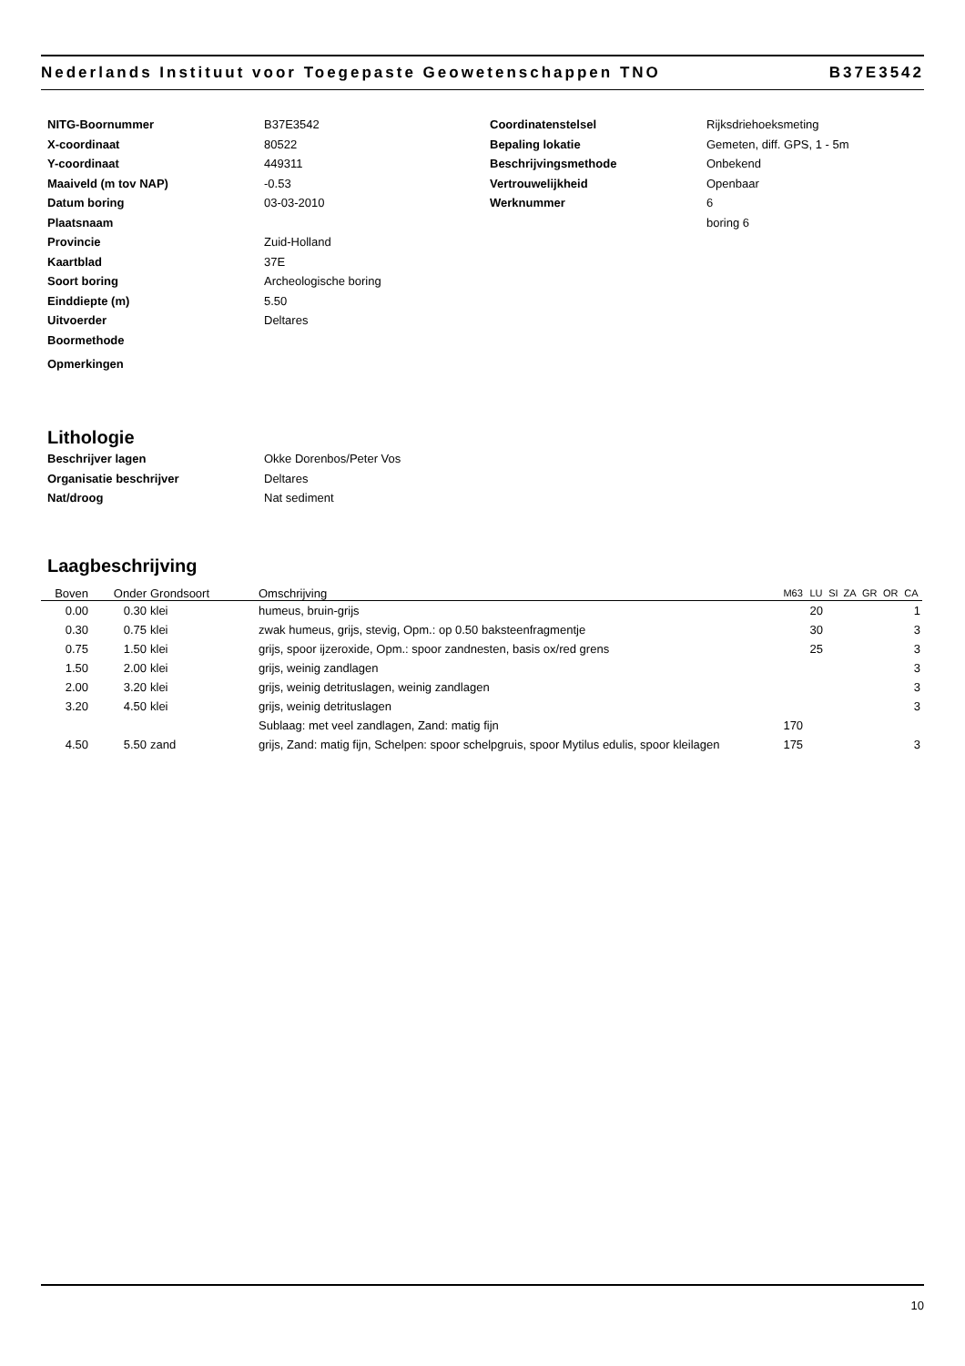Nederlands Instituut voor Toegepaste Geowetenschappen TNO B37E3542
NITG-Boornummer
B37E3542
Coordinatenstelsel
Rijksdriehoeksmeting
X-coordinaat
80522
Bepaling lokatie
Gemeten, diff. GPS, 1 - 5m
Y-coordinaat
449311
Beschrijvingsmethode
Onbekend
Maaiveld (m tov NAP)
-0.53
Vertrouwelijkheid
Openbaar
Datum boring
03-03-2010
Werknummer
6
Plaatsnaam
boring 6
Provincie
Zuid-Holland
Kaartblad
37E
Soort boring
Archeologische boring
Einddiepte (m)
5.50
Uitvoerder
Deltares
Boormethode
Opmerkingen
Lithologie
Beschrijver lagen
Okke Dorenbos/Peter Vos
Organisatie beschrijver
Deltares
Nat/droog
Nat sediment
Laagbeschrijving
| Boven | Onder | Grondsoort | Omschrijving | M63 | LU | SI | ZA | GR | OR | CA |
| --- | --- | --- | --- | --- | --- | --- | --- | --- | --- | --- |
| 0.00 | 0.30 | klei | humeus, bruin-grijs | | 20 | | | | | 1 |
| 0.30 | 0.75 | klei | zwak humeus, grijs, stevig, Opm.: op 0.50 baksteenfragmentje | | 30 | | | | | 3 |
| 0.75 | 1.50 | klei | grijs, spoor ijzeroxide, Opm.: spoor zandnesten, basis ox/red grens | | 25 | | | | | 3 |
| 1.50 | 2.00 | klei | grijs, weinig zandlagen | | | | | | | 3 |
| 2.00 | 3.20 | klei | grijs, weinig detrituslagen, weinig zandlagen | | | | | | | 3 |
| 3.20 | 4.50 | klei | grijs, weinig detrituslagen | | | | | | | 3 |
| | | | Sublaag: met veel zandlagen, Zand: matig fijn | 170 | | | | | | |
| 4.50 | 5.50 | zand | grijs, Zand: matig fijn, Schelpen: spoor schelpgruis, spoor Mytilus edulis, spoor kleilagen | 175 | | | | | | 3 |
10